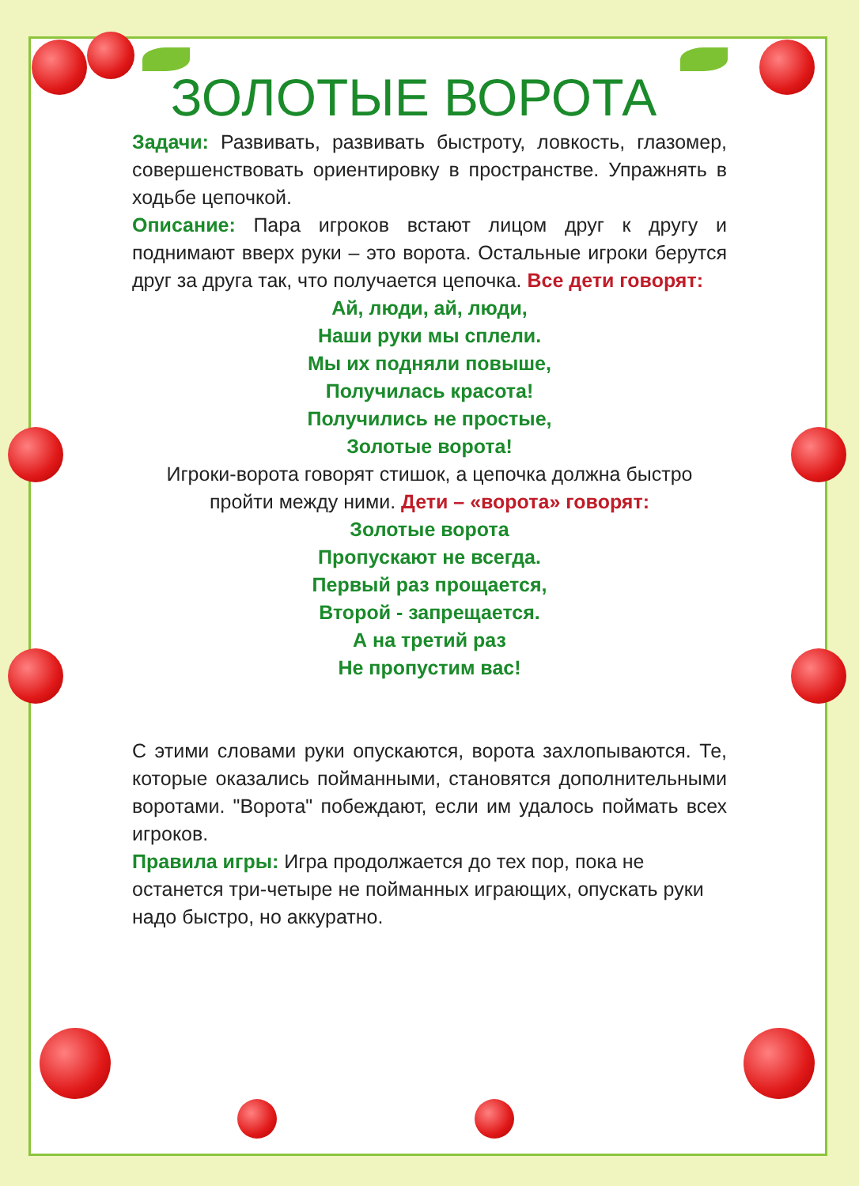ЗОЛОТЫЕ ВОРОТА
Задачи: Развивать, развивать быстроту, ловкость, глазомер, совершенствовать ориентировку в пространстве. Упражнять в ходьбе цепочкой.
Описание: Пара игроков встают лицом друг к другу и поднимают вверх руки – это ворота. Остальные игроки берутся друг за друга так, что получается цепочка. Все дети говорят:
Ай, люди, ай, люди,
Наши руки мы сплели.
Мы их подняли повыше,
Получилась красота!
Получились не простые,
Золотые ворота!
Игроки-ворота говорят стишок, а цепочка должна быстро пройти между ними. Дети – «ворота» говорят:
Золотые ворота
Пропускают не всегда.
Первый раз прощается,
Второй - запрещается.
А на третий раз
Не пропустим вас!
С этими словами руки опускаются, ворота захлопываются. Те, которые оказались пойманными, становятся дополнительными воротами. "Ворота" побеждают, если им удалось поймать всех игроков.
Правила игры: Игра продолжается до тех пор, пока не останется три-четыре не пойманных играющих, опускать руки надо быстро, но аккуратно.